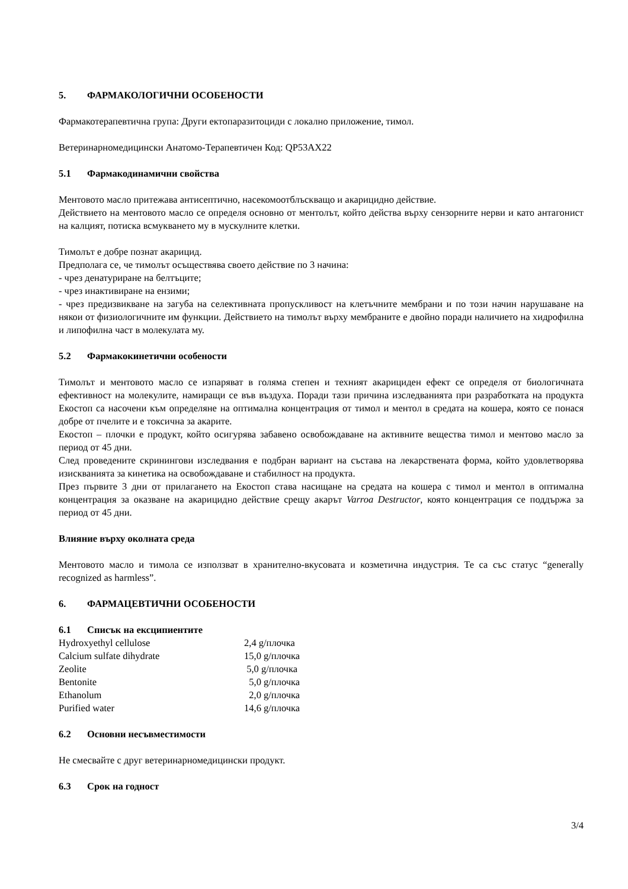5. ФАРМАКОЛОГИЧНИ ОСОБЕНОСТИ
Фармакотерапевтична група: Други ектопаразитоциди с локално приложение, тимол.
Ветеринарномедицински Анатомо-Терапевтичен Код: QP53AX22
5.1 Фармакодинамични свойства
Ментовото масло притежава антисептично, насекомоотблъскващо и акарицидно действие.
Действието на ментовото масло се определя основно от ментолът, който действа върху сензорните нерви и като антагонист на калцият, потиска всмукването му в мускулните клетки.
Тимолът е добре познат акарицид.
Предполага се, че тимолът осъществява своето действие по 3 начина:
- чрез денатуриране на белтъците;
- чрез инактивиране на ензими;
- чрез предизвикване на загуба на селективната пропускливост на клетъчните мембрани и по този начин нарушаване на някои от физиологичните им функции. Действието на тимолът върху мембраните е двойно поради наличието на хидрофилна и липофилна част в молекулата му.
5.2 Фармакокинетични особености
Тимолът и ментовото масло се изпаряват в голяма степен и техният акарициден ефект се определя от биологичната ефективност на молекулите, намиращи се във въздуха. Поради тази причина изследванията при разработката на продукта Екостоп са насочени към определяне на оптимална концентрация от тимол и ментол в средата на кошера, която се понася добре от пчелите и е токсична за акарите.
Екостоп – плочки е продукт, който осигурява забавено освобождаване на активните вещества тимол и ментово масло за период от 45 дни.
След проведените скринингови изследвания е подбран вариант на състава на лекарствената форма, който удовлетворява изискванията за кинетика на освобождаване и стабилност на продукта.
През първите 3 дни от прилагането на Екостоп става насищане на средата на кошера с тимол и ментол в оптимална концентрация за оказване на акарицидно действие срещу акарът Varroa Destructor, която концентрация се поддържа за период от 45 дни.
Влияние върху околната среда
Ментовото масло и тимола се използват в хранително-вкусовата и козметична индустрия. Те са със статус “generally recognized as harmless”.
6. ФАРМАЦЕВТИЧНИ ОСОБЕНОСТИ
6.1 Списък на ексципиентите
| Hydroxyethyl cellulose | 2,4 g/плочка |
| Calcium sulfate dihydrate | 15,0 g/плочка |
| Zeolite | 5,0 g/плочка |
| Bentonite | 5,0 g/плочка |
| Ethanolum | 2,0 g/плочка |
| Purified water | 14,6 g/плочка |
6.2 Основни несъвместимости
Не смесвайте с друг ветеринарномедицински продукт.
6.3 Срок на годност
3/4